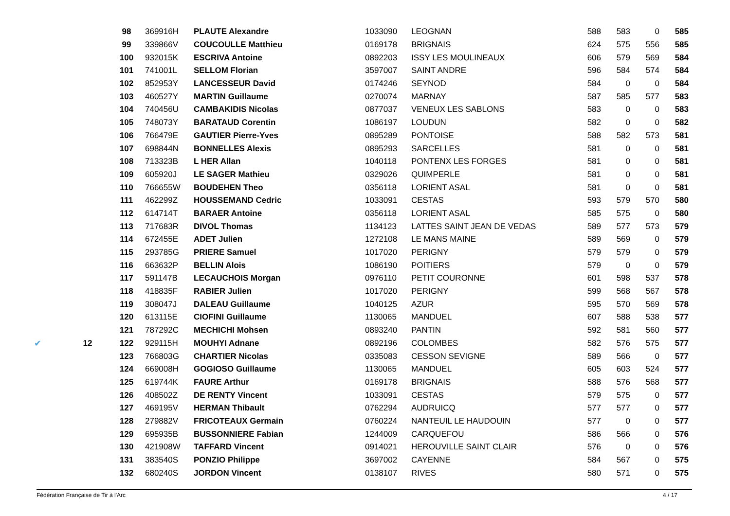| | | 98 | 369916H | PLAUTE Alexandre | 1033090 | LEOGNAN | 588 | 583 | 0 | 585 |
| | | 99 | 339866V | COUCOULLE Matthieu | 0169178 | BRIGNAIS | 624 | 575 | 556 | 585 |
| | | 100 | 932015K | ESCRIVA Antoine | 0892203 | ISSY LES MOULINEAUX | 606 | 579 | 569 | 584 |
| | | 101 | 741001L | SELLOM Florian | 3597007 | SAINT ANDRE | 596 | 584 | 574 | 584 |
| | | 102 | 852953Y | LANCESSEUR David | 0174246 | SEYNOD | 584 | 0 | 0 | 584 |
| | | 103 | 460527Y | MARTIN Guillaume | 0270074 | MARNAY | 587 | 585 | 577 | 583 |
| | | 104 | 740456U | CAMBAKIDIS Nicolas | 0877037 | VENEUX LES SABLONS | 583 | 0 | 0 | 583 |
| | | 105 | 748073Y | BARATAUD Corentin | 1086197 | LOUDUN | 582 | 0 | 0 | 582 |
| | | 106 | 766479E | GAUTIER Pierre-Yves | 0895289 | PONTOISE | 588 | 582 | 573 | 581 |
| | | 107 | 698844N | BONNELLES Alexis | 0895293 | SARCELLES | 581 | 0 | 0 | 581 |
| | | 108 | 713323B | L HER Allan | 1040118 | PONTENX LES FORGES | 581 | 0 | 0 | 581 |
| | | 109 | 605920J | LE SAGER Mathieu | 0329026 | QUIMPERLE | 581 | 0 | 0 | 581 |
| | | 110 | 766655W | BOUDEHEN Theo | 0356118 | LORIENT ASAL | 581 | 0 | 0 | 581 |
| | | 111 | 462299Z | HOUSSEMAND Cedric | 1033091 | CESTAS | 593 | 579 | 570 | 580 |
| | | 112 | 614714T | BARAER Antoine | 0356118 | LORIENT ASAL | 585 | 575 | 0 | 580 |
| | | 113 | 717683R | DIVOL Thomas | 1134123 | LATTES SAINT JEAN DE VEDAS | 589 | 577 | 573 | 579 |
| | | 114 | 672455E | ADET Julien | 1272108 | LE MANS MAINE | 589 | 569 | 0 | 579 |
| | | 115 | 293785G | PRIERE Samuel | 1017020 | PERIGNY | 579 | 579 | 0 | 579 |
| | | 116 | 663632P | BELLIN Alois | 1086190 | POITIERS | 579 | 0 | 0 | 579 |
| | | 117 | 591147B | LECAUCHOIS Morgan | 0976110 | PETIT COURONNE | 601 | 598 | 537 | 578 |
| | | 118 | 418835F | RABIER Julien | 1017020 | PERIGNY | 599 | 568 | 567 | 578 |
| | | 119 | 308047J | DALEAU Guillaume | 1040125 | AZUR | 595 | 570 | 569 | 578 |
| | | 120 | 613115E | CIOFINI Guillaume | 1130065 | MANDUEL | 607 | 588 | 538 | 577 |
| | | 121 | 787292C | MECHICHI Mohsen | 0893240 | PANTIN | 592 | 581 | 560 | 577 |
| ✔ | 12 | 122 | 929115H | MOUHYI Adnane | 0892196 | COLOMBES | 582 | 576 | 575 | 577 |
| | | 123 | 766803G | CHARTIER Nicolas | 0335083 | CESSON SEVIGNE | 589 | 566 | 0 | 577 |
| | | 124 | 669008H | GOGIOSO Guillaume | 1130065 | MANDUEL | 605 | 603 | 524 | 577 |
| | | 125 | 619744K | FAURE Arthur | 0169178 | BRIGNAIS | 588 | 576 | 568 | 577 |
| | | 126 | 408502Z | DE RENTY Vincent | 1033091 | CESTAS | 579 | 575 | 0 | 577 |
| | | 127 | 469195V | HERMAN Thibault | 0762294 | AUDRUICQ | 577 | 577 | 0 | 577 |
| | | 128 | 279882V | FRICOTEAUX Germain | 0760224 | NANTEUIL LE HAUDOUIN | 577 | 0 | 0 | 577 |
| | | 129 | 695935B | BUSSONNIERE Fabian | 1244009 | CARQUEFOU | 586 | 566 | 0 | 576 |
| | | 130 | 421908W | TAFFARD Vincent | 0914021 | HEROUVILLE SAINT CLAIR | 576 | 0 | 0 | 576 |
| | | 131 | 383540S | PONZIO Philippe | 3697002 | CAYENNE | 584 | 567 | 0 | 575 |
| | | 132 | 680240S | JORDON Vincent | 0138107 | RIVES | 580 | 571 | 0 | 575 |
Fédération Française de Tir à l'Arc 4 / 17